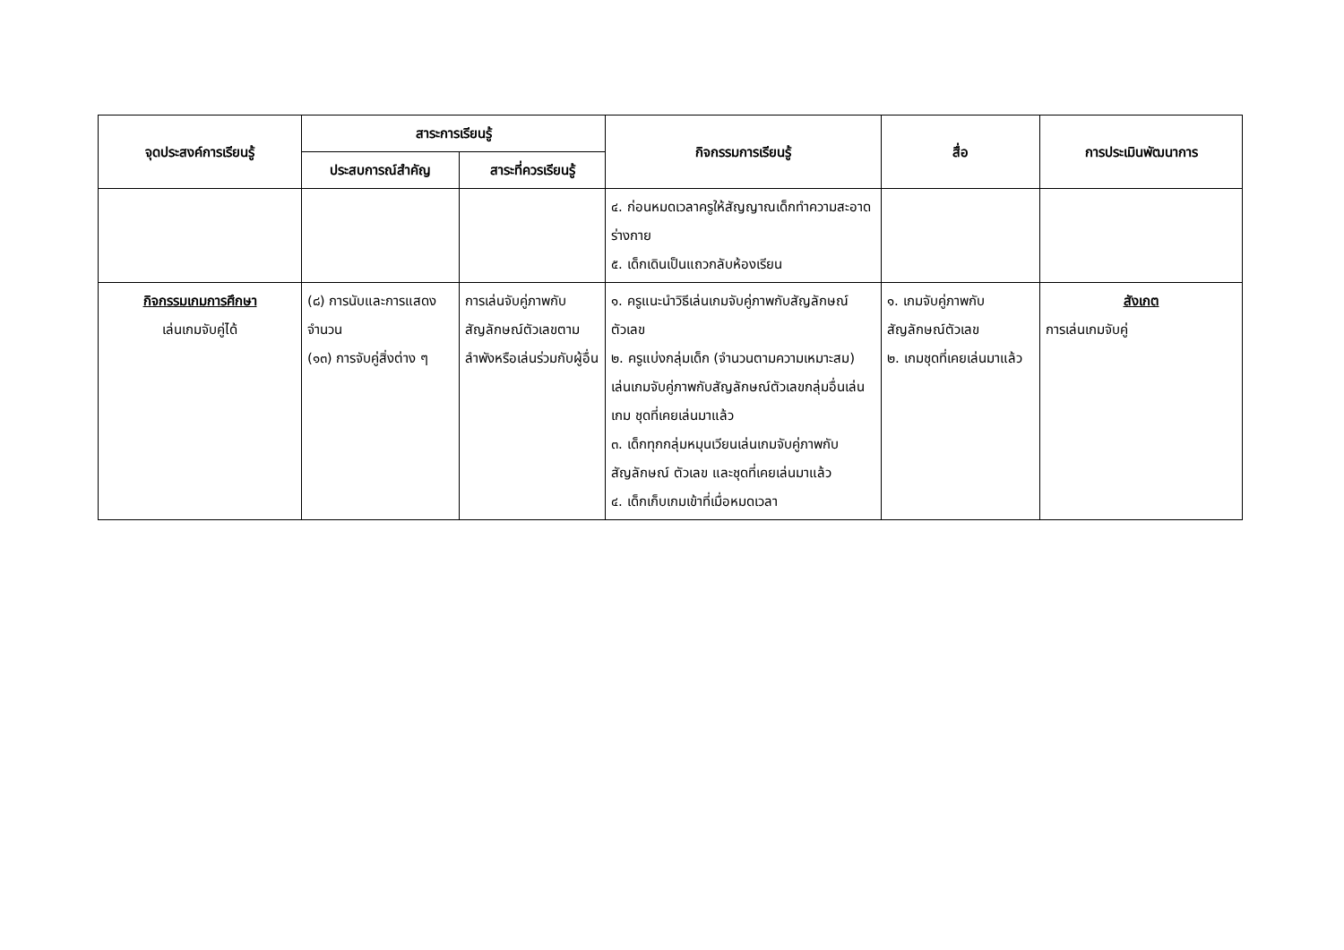| จุดประสงค์การเรียนรู้ | สาระการเรียนรู้ | | กิจกรรมการเรียนรู้ | สื่อ | การประเมินพัฒนาการ |
| --- | --- | --- | --- | --- | --- |
| | ประสบการณ์สำคัญ | สาระที่ควรเรียนรู้ | | | |
| | | | ๔. ก่อนหมดเวลาครูให้สัญญาณเด็กทำความสะอาดร่างกาย ๕. เด็กเดินเป็นแถวกลับห้องเรียน | | |
| กิจกรรมเกมการศึกษา เล่นเกมจับคู่ได้ | (๘) การนับและการแสดงจำนวน (๑๓) การจับคู่สิ่งต่าง ๆ | การเล่นจับคู่ภาพกับสัญลักษณ์ตัวเลขตามลำพังหรือเล่นร่วมกับผู้อื่น | ๑. ครูแนะนำวิธีเล่นเกมจับคู่ภาพกับสัญลักษณ์ตัวเลข ๒. ครูแบ่งกลุ่มเด็ก (จำนวนตามความเหมาะสม) เล่นเกมจับคู่ภาพกับสัญลักษณ์ตัวเลขกลุ่มอื่นเล่นเกม ชุดที่เคยเล่นมาแล้ว ๓. เด็กทุกกลุ่มหมุนเวียนเล่นเกมจับคู่ภาพกับสัญลักษณ์ ตัวเลข และชุดที่เคยเล่นมาแล้ว ๔. เด็กเก็บเกมเข้าที่เมื่อหมดเวลา | ๑. เกมจับคู่ภาพกับสัญลักษณ์ตัวเลข ๒. เกมชุดที่เคยเล่นมาแล้ว | สังเกต การเล่นเกมจับคู่ |